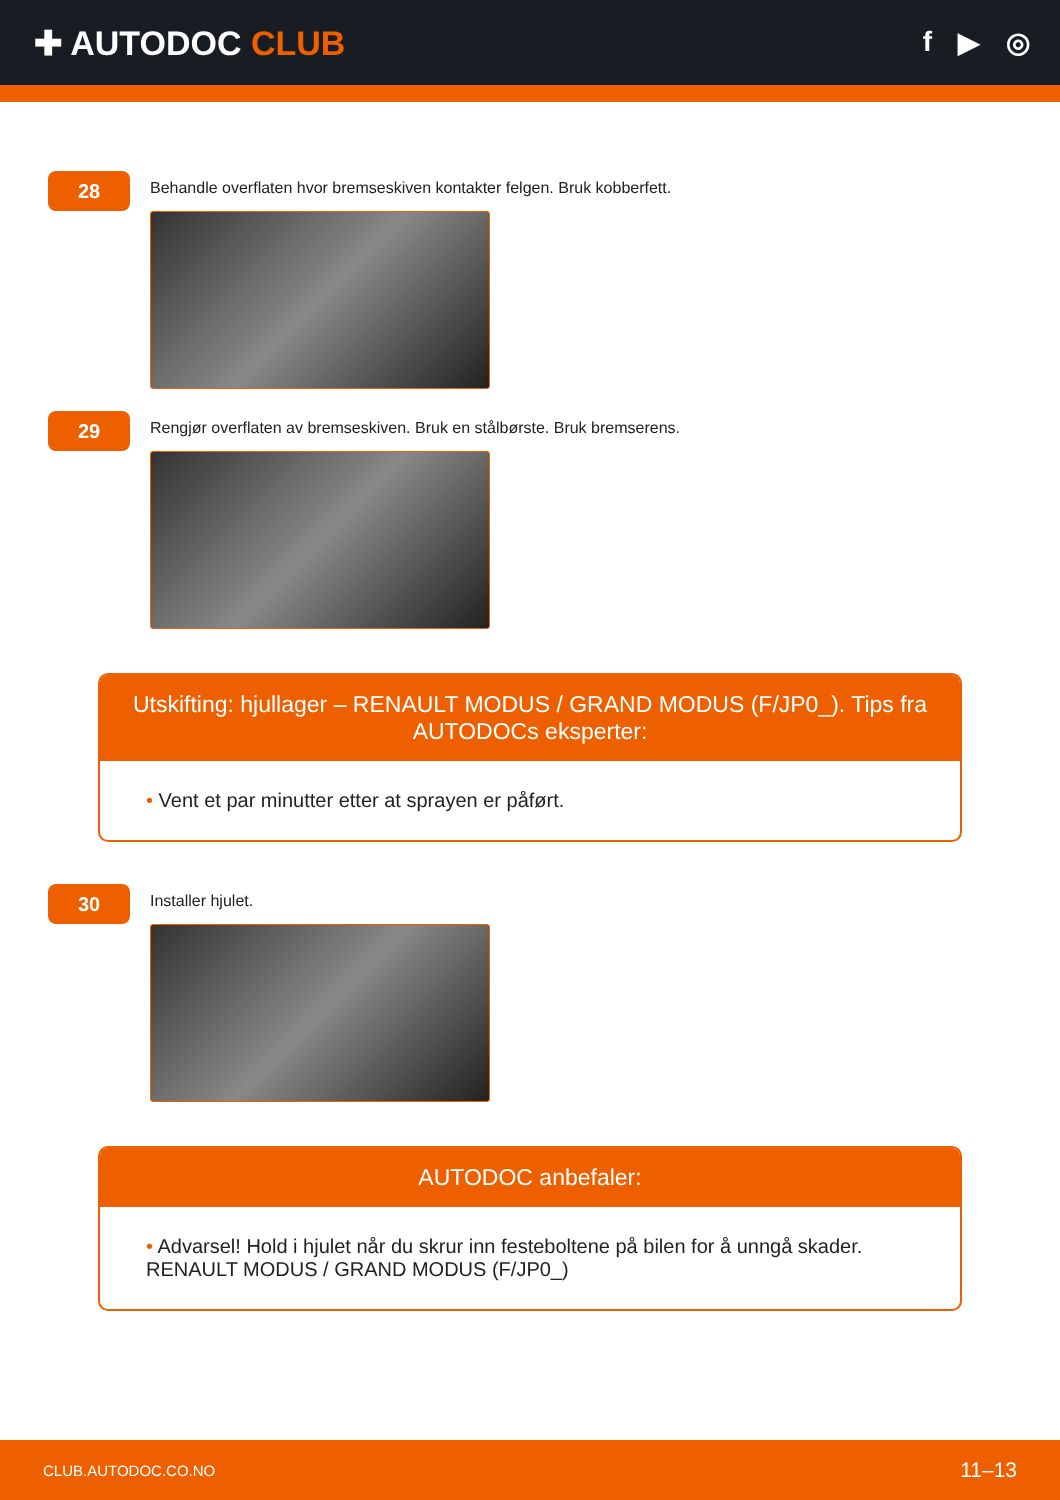✚ AUTODOC CLUB
f ▶ ◎
28
Behandle overflaten hvor bremseskiven kontakter felgen. Bruk kobberfett.
29
Rengjør overflaten av bremseskiven. Bruk en stålbørste. Bruk bremserens.
Utskifting: hjullager – RENAULT MODUS / GRAND MODUS (F/JP0_). Tips fra AUTODOCs eksperter:
• Vent et par minutter etter at sprayen er påført.
30
Installer hjulet.
AUTODOC anbefaler:
• Advarsel! Hold i hjulet når du skrur inn festeboltene på bilen for å unngå skader. RENAULT MODUS / GRAND MODUS (F/JP0_)
CLUB.AUTODOC.CO.NO 11–13